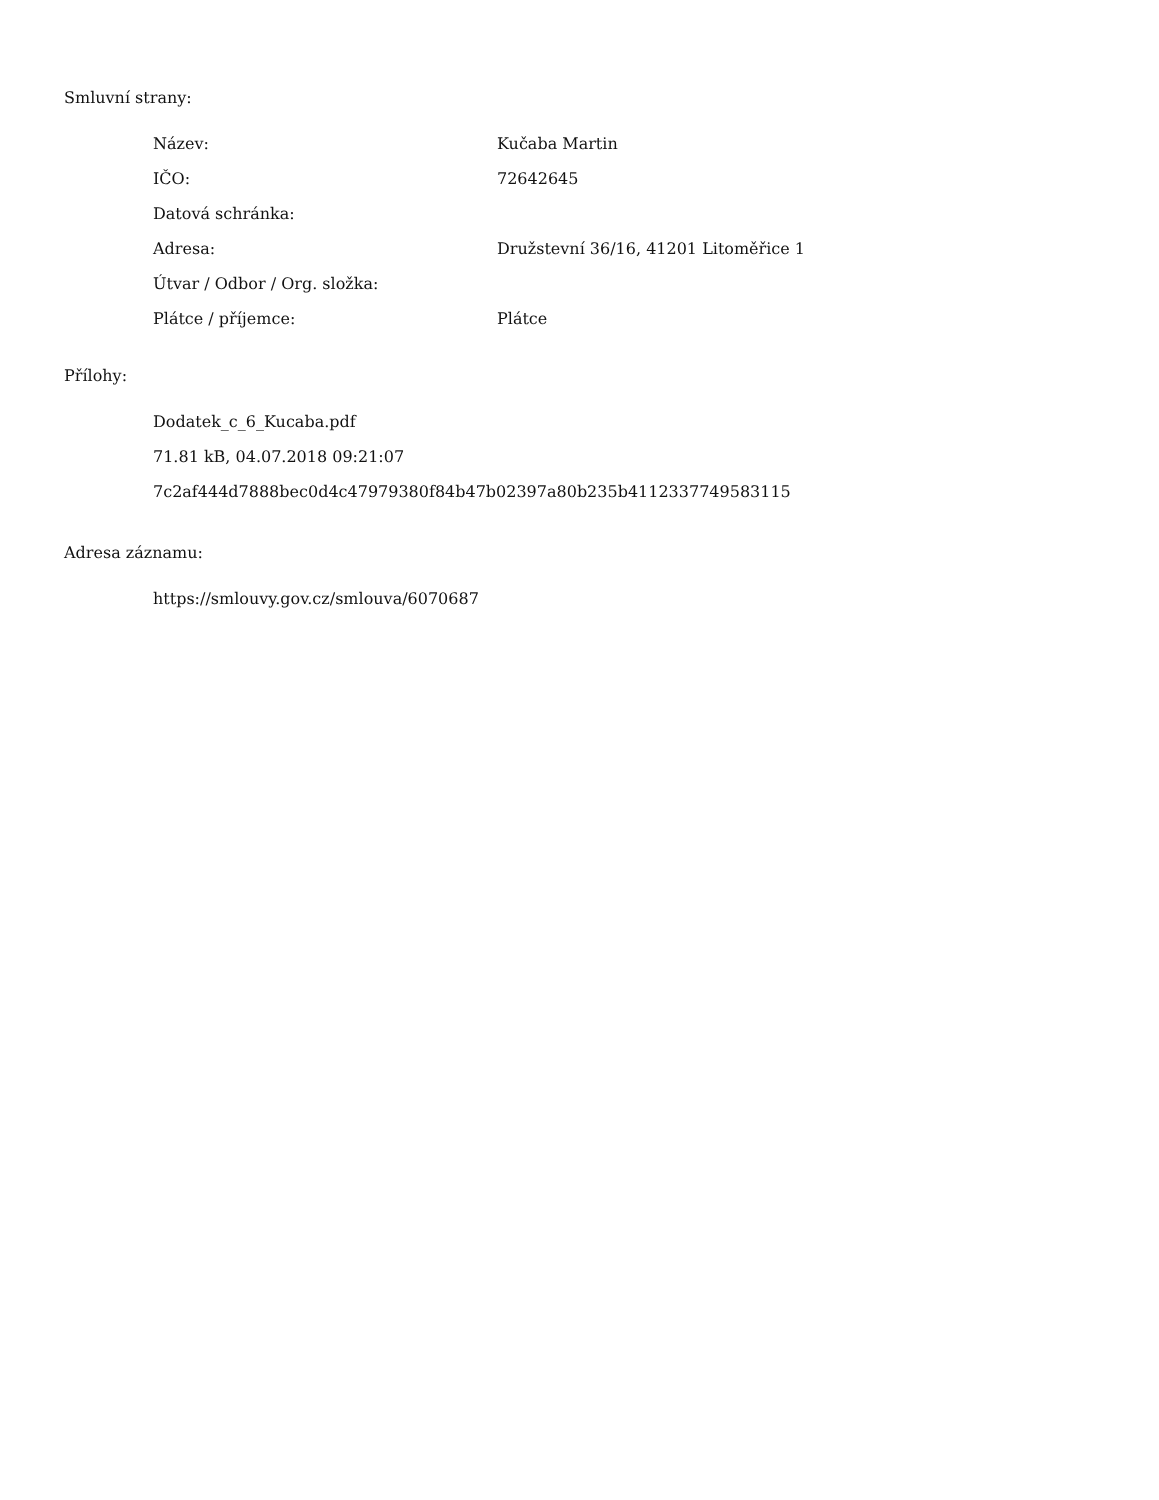Smluvní strany:
| Název: | Kučaba Martin |
| IČO: | 72642645 |
| Datová schránka: | |
| Adresa: | Družstevní 36/16, 41201 Litoměřice 1 |
| Útvar / Odbor / Org. složka: | |
| Plátce / příjemce: | Plátce |
Přílohy:
Dodatek_c_6_Kucaba.pdf
71.81 kB, 04.07.2018 09:21:07
7c2af444d7888bec0d4c47979380f84b47b02397a80b235b4112337749583115
Adresa záznamu:
https://smlouvy.gov.cz/smlouva/6070687